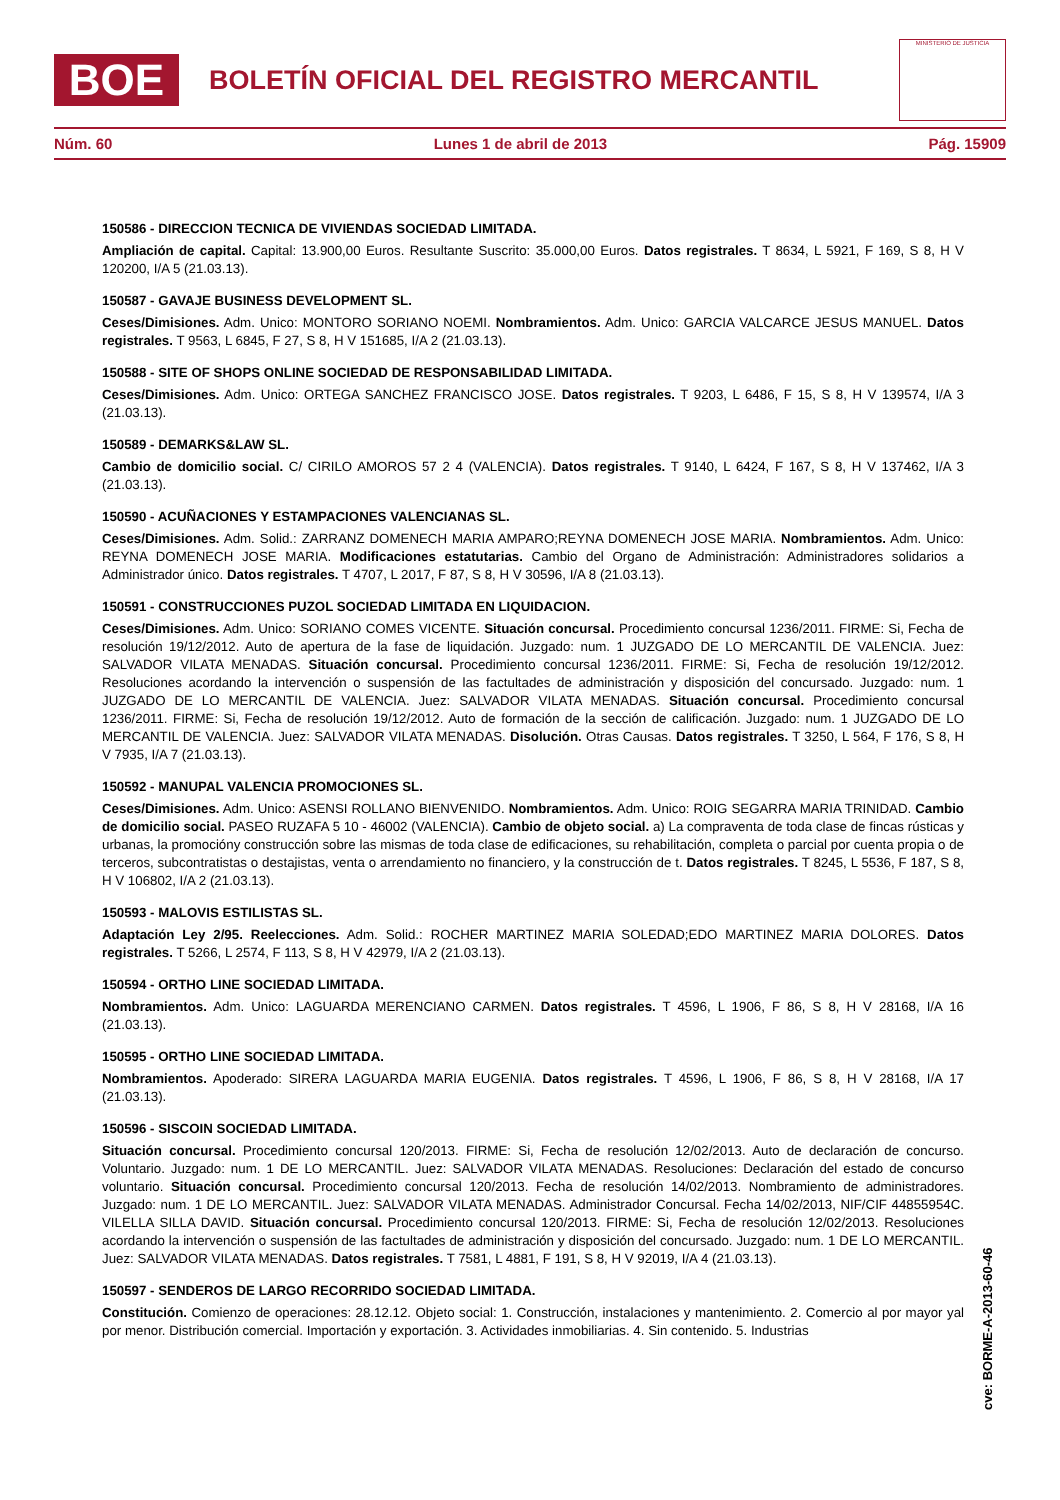BOE
BOLETÍN OFICIAL DEL REGISTRO MERCANTIL
MINISTERIO DE JUSTICIA
Núm. 60 Lunes 1 de abril de 2013 Pág. 15909
150586 - DIRECCION TECNICA DE VIVIENDAS SOCIEDAD LIMITADA.
Ampliación de capital. Capital: 13.900,00 Euros. Resultante Suscrito: 35.000,00 Euros. Datos registrales. T 8634, L 5921, F 169, S 8, H V 120200, I/A 5 (21.03.13).
150587 - GAVAJE BUSINESS DEVELOPMENT SL.
Ceses/Dimisiones. Adm. Unico: MONTORO SORIANO NOEMI. Nombramientos. Adm. Unico: GARCIA VALCARCE JESUS MANUEL. Datos registrales. T 9563, L 6845, F 27, S 8, H V 151685, I/A 2 (21.03.13).
150588 - SITE OF SHOPS ONLINE SOCIEDAD DE RESPONSABILIDAD LIMITADA.
Ceses/Dimisiones. Adm. Unico: ORTEGA SANCHEZ FRANCISCO JOSE. Datos registrales. T 9203, L 6486, F 15, S 8, H V 139574, I/A 3 (21.03.13).
150589 - DEMARKS&LAW SL.
Cambio de domicilio social. C/ CIRILO AMOROS 57 2 4 (VALENCIA). Datos registrales. T 9140, L 6424, F 167, S 8, H V 137462, I/A 3 (21.03.13).
150590 - ACUÑACIONES Y ESTAMPACIONES VALENCIANAS SL.
Ceses/Dimisiones. Adm. Solid.: ZARRANZ DOMENECH MARIA AMPARO;REYNA DOMENECH JOSE MARIA. Nombramientos. Adm. Unico: REYNA DOMENECH JOSE MARIA. Modificaciones estatutarias. Cambio del Organo de Administración: Administradores solidarios a Administrador único. Datos registrales. T 4707, L 2017, F 87, S 8, H V 30596, I/A 8 (21.03.13).
150591 - CONSTRUCCIONES PUZOL SOCIEDAD LIMITADA EN LIQUIDACION.
Ceses/Dimisiones. Adm. Unico: SORIANO COMES VICENTE. Situación concursal. Procedimiento concursal 1236/2011. FIRME: Si, Fecha de resolución 19/12/2012. Auto de apertura de la fase de liquidación. Juzgado: num. 1 JUZGADO DE LO MERCANTIL DE VALENCIA. Juez: SALVADOR VILATA MENADAS. Situación concursal. Procedimiento concursal 1236/2011. FIRME: Si, Fecha de resolución 19/12/2012. Resoluciones acordando la intervención o suspensión de las factultades de administración y disposición del concursado. Juzgado: num. 1 JUZGADO DE LO MERCANTIL DE VALENCIA. Juez: SALVADOR VILATA MENADAS. Situación concursal. Procedimiento concursal 1236/2011. FIRME: Si, Fecha de resolución 19/12/2012. Auto de formación de la sección de calificación. Juzgado: num. 1 JUZGADO DE LO MERCANTIL DE VALENCIA. Juez: SALVADOR VILATA MENADAS. Disolución. Otras Causas. Datos registrales. T 3250, L 564, F 176, S 8, H V 7935, I/A 7 (21.03.13).
150592 - MANUPAL VALENCIA PROMOCIONES SL.
Ceses/Dimisiones. Adm. Unico: ASENSI ROLLANO BIENVENIDO. Nombramientos. Adm. Unico: ROIG SEGARRA MARIA TRINIDAD. Cambio de domicilio social. PASEO RUZAFA 5 10 - 46002 (VALENCIA). Cambio de objeto social. a) La compraventa de toda clase de fincas rústicas y urbanas, la promocióny construcción sobre las mismas de toda clase de edificaciones, su rehabilitación, completa o parcial por cuenta propia o de terceros, subcontratistas o destajistas, venta o arrendamiento no financiero, y la construcción de t. Datos registrales. T 8245, L 5536, F 187, S 8, H V 106802, I/A 2 (21.03.13).
150593 - MALOVIS ESTILISTAS SL.
Adaptación Ley 2/95. Reelecciones. Adm. Solid.: ROCHER MARTINEZ MARIA SOLEDAD;EDO MARTINEZ MARIA DOLORES. Datos registrales. T 5266, L 2574, F 113, S 8, H V 42979, I/A 2 (21.03.13).
150594 - ORTHO LINE SOCIEDAD LIMITADA.
Nombramientos. Adm. Unico: LAGUARDA MERENCIANO CARMEN. Datos registrales. T 4596, L 1906, F 86, S 8, H V 28168, I/A 16 (21.03.13).
150595 - ORTHO LINE SOCIEDAD LIMITADA.
Nombramientos. Apoderado: SIRERA LAGUARDA MARIA EUGENIA. Datos registrales. T 4596, L 1906, F 86, S 8, H V 28168, I/A 17 (21.03.13).
150596 - SISCOIN SOCIEDAD LIMITADA.
Situación concursal. Procedimiento concursal 120/2013. FIRME: Si, Fecha de resolución 12/02/2013. Auto de declaración de concurso. Voluntario. Juzgado: num. 1 DE LO MERCANTIL. Juez: SALVADOR VILATA MENADAS. Resoluciones: Declaración del estado de concurso voluntario. Situación concursal. Procedimiento concursal 120/2013. Fecha de resolución 14/02/2013. Nombramiento de administradores. Juzgado: num. 1 DE LO MERCANTIL. Juez: SALVADOR VILATA MENADAS. Administrador Concursal. Fecha 14/02/2013, NIF/CIF 44855954C. VILELLA SILLA DAVID. Situación concursal. Procedimiento concursal 120/2013. FIRME: Si, Fecha de resolución 12/02/2013. Resoluciones acordando la intervención o suspensión de las factultades de administración y disposición del concursado. Juzgado: num. 1 DE LO MERCANTIL. Juez: SALVADOR VILATA MENADAS. Datos registrales. T 7581, L 4881, F 191, S 8, H V 92019, I/A 4 (21.03.13).
150597 - SENDEROS DE LARGO RECORRIDO SOCIEDAD LIMITADA.
Constitución. Comienzo de operaciones: 28.12.12. Objeto social: 1. Construcción, instalaciones y mantenimiento. 2. Comercio al por mayor yal por menor. Distribución comercial. Importación y exportación. 3. Actividades inmobiliarias. 4. Sin contenido. 5. Industrias
cve: BORME-A-2013-60-46